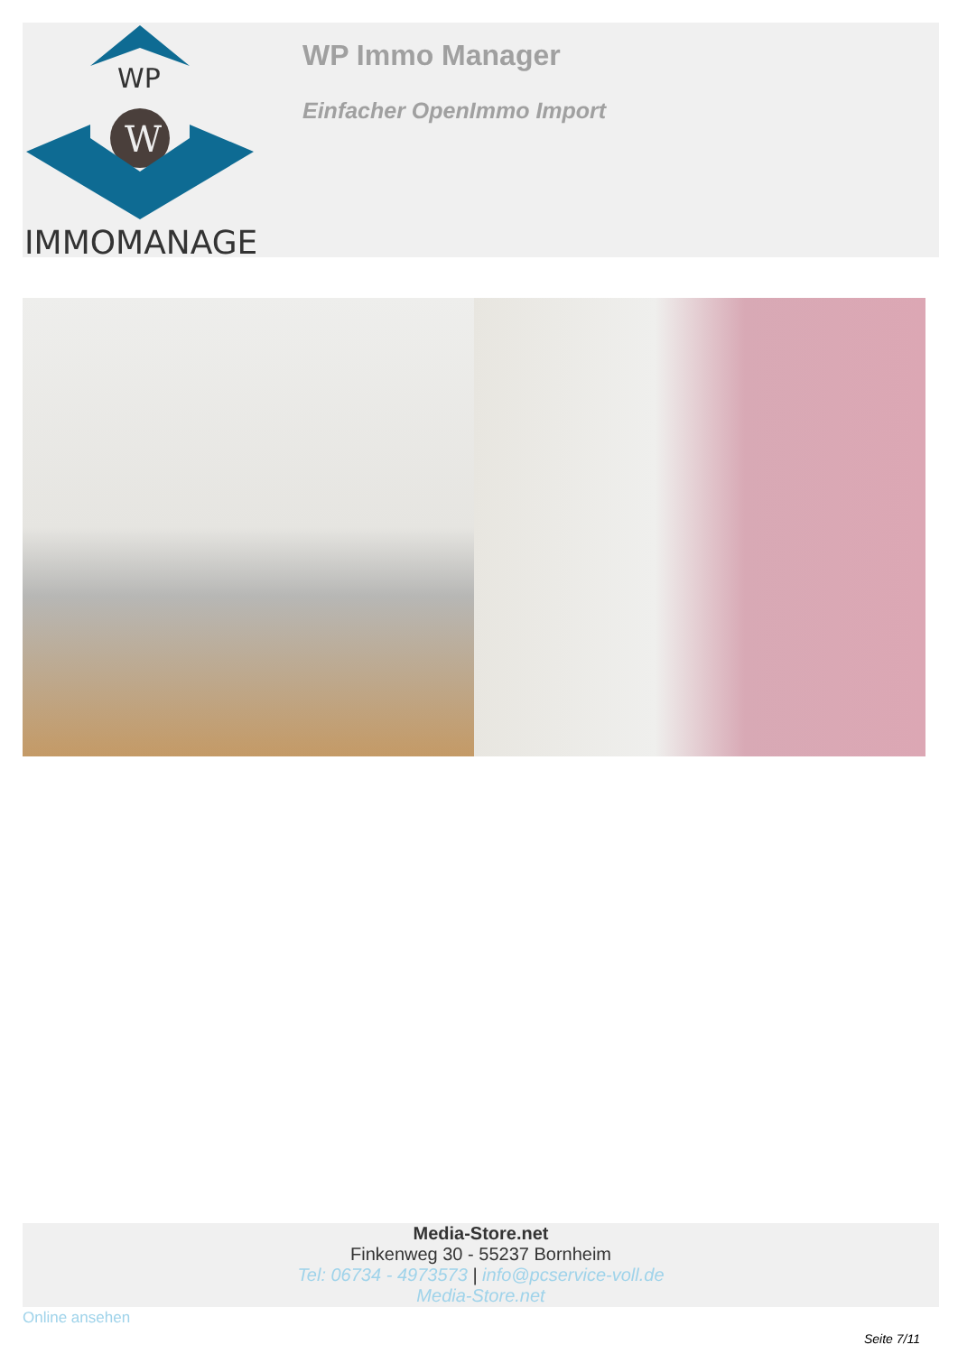WP
W
IMMOMANAGER
WP Immo Manager
Einfacher OpenImmo Import
Media-Store.net
Finkenweg 30 - 55237 Bornheim
Tel: 06734 - 4973573 | info@pcservice-voll.de
Media-Store.net
Online ansehen
Seite 7/11